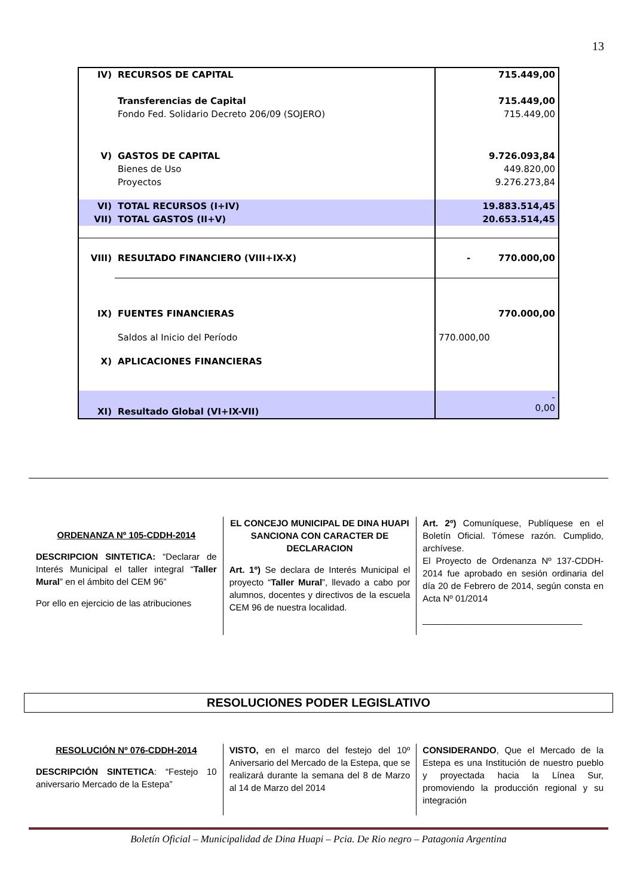13
| IV) | RECURSOS DE CAPITAL | 715.449,00 |
| | Transferencias de Capital | 715.449,00 |
| | Fondo Fed. Solidario Decreto 206/09 (SOJERO) | 715.449,00 |
| V) | GASTOS DE CAPITAL | 9.726.093,84 |
| | Bienes de Uso | 449.820,00 |
| | Proyectos | 9.276.273,84 |
| VI) | TOTAL RECURSOS (I+IV) | 19.883.514,45 |
| VII) | TOTAL GASTOS (II+V) | 20.653.514,45 |
| VIII) | RESULTADO FINANCIERO (VIII+IX-X) | - 770.000,00 |
| IX) | FUENTES FINANCIERAS | 770.000,00 |
| | Saldos al Inicio del Período | 770.000,00 |
| X) | APLICACIONES FINANCIERAS | |
| XI) | Resultado Global (VI+IX-VII) | - 0,00 |
ORDENANZA Nº 105-CDDH-2014
DESCRIPCION SINTETICA: “Declarar de Interés Municipal el taller integral “Taller Mural” en el ámbito del CEM 96”
Por ello en ejercicio de las atribuciones
EL CONCEJO MUNICIPAL DE DINA HUAPI SANCIONA CON CARACTER DE DECLARACION
Art. 1º) Se declara de Interés Municipal el proyecto “Taller Mural”, llevado a cabo por alumnos, docentes y directivos de la escuela CEM 96 de nuestra localidad.
Art. 2º) Comuníquese, Publíquese en el Boletín Oficial. Tómese razón. Cumplido, archívese.
El Proyecto de Ordenanza Nº 137-CDDH-2014 fue aprobado en sesión ordinaria del día 20 de Febrero de 2014, según consta en Acta Nº 01/2014
________________________________
RESOLUCIONES PODER LEGISLATIVO
RESOLUCIÓN Nº 076-CDDH-2014
DESCRIPCIÓN SINTETICA: “Festejo 10 aniversario Mercado de la Estepa”
VISTO, en el marco del festejo del 10º Aniversario del Mercado de la Estepa, que se realizará durante la semana del 8 de Marzo al 14 de Marzo del 2014
CONSIDERANDO, Que el Mercado de la Estepa es una Institución de nuestro pueblo y proyectada hacia la Línea Sur, promoviendo la producción regional y su integración
Boletín Oficial – Municipalidad de Dina Huapi – Pcia. De Rio negro – Patagonia Argentina